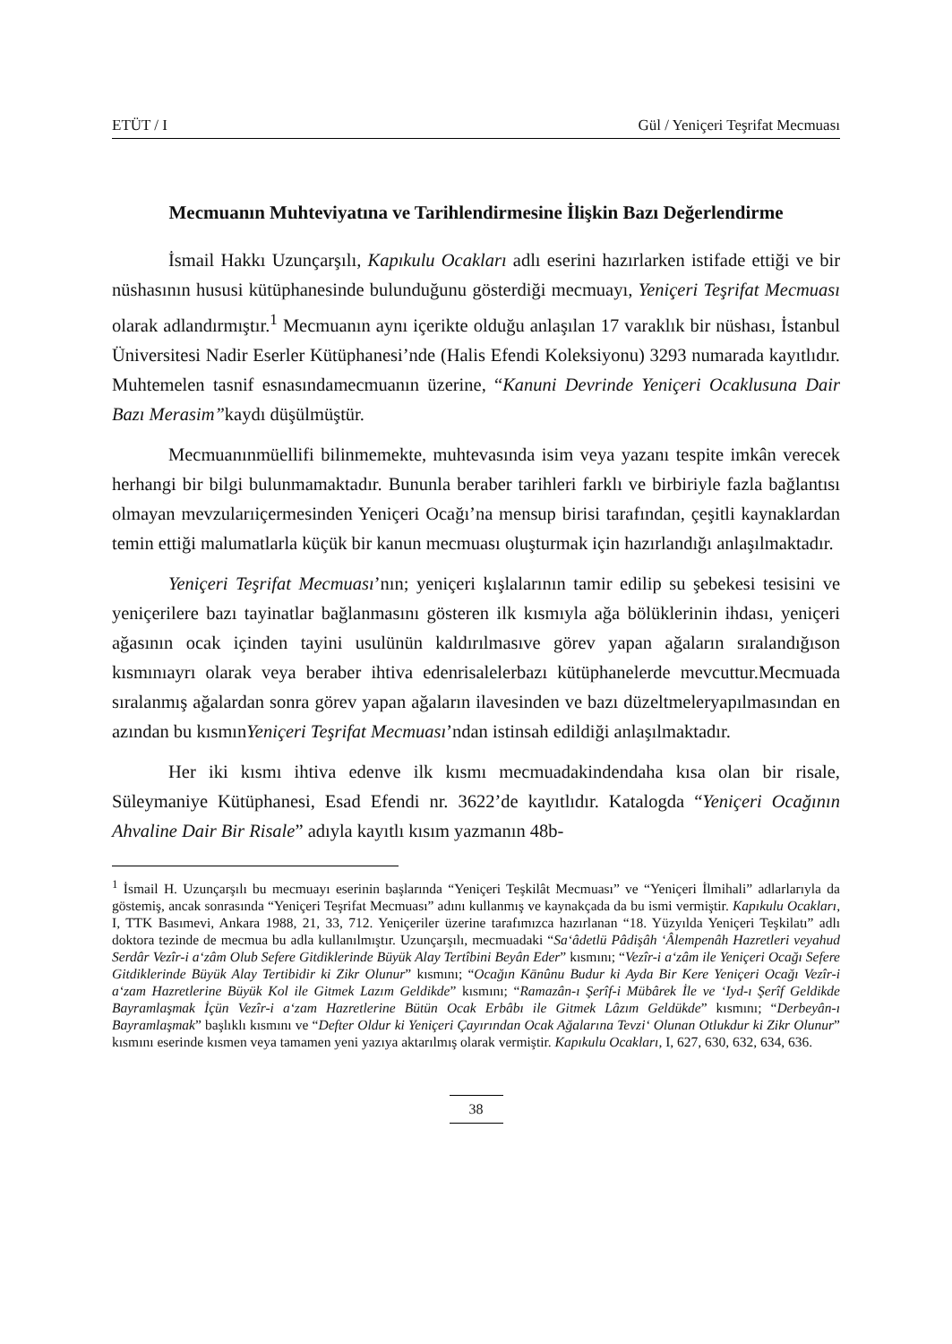ETÜT / I Gül / Yeniçeri Teşrifat Mecmuası
Mecmuanın Muhteviyatına ve Tarihlendirmesine İlişkin Bazı Değerlendirme
İsmail Hakkı Uzunçarşılı, Kapıkulu Ocakları adlı eserini hazırlarken istifade ettiği ve bir nüshasının hususi kütüphanesinde bulunduğunu gösterdiği mecmuayı, Yeniçeri Teşrifat Mecmuası olarak adlandırmıştır.<sup>1</sup> Mecmuanın aynı içerikte olduğu anlaşılan 17 varaklık bir nüshası, İstanbul Üniversitesi Nadir Eserler Kütüphanesi’nde (Halis Efendi Koleksiyonu) 3293 numarada kayıtlıdır. Muhtemelen tasnif esnasındamecmuanın üzerine, “Kanuni Devrinde Yeniçeri Ocaklusuna Dair Bazı Merasim”kaydı düşülmüştür.
Mecmuanınmüellifi bilinmemekte, muhtevasında isim veya yazanı tespite imkân verecek herhangi bir bilgi bulunmamaktadır. Bununla beraber tarihleri farklı ve birbiriyle fazla bağlantısı olmayan mevzularıiçermesinden Yeniçeri Ocağı’na mensup birisi tarafından, çeşitli kaynaklardan temin ettiği malumatlarla küçük bir kanun mecmuası oluşturmak için hazırlandığı anlaşılmaktadır.
Yeniçeri Teşrifat Mecmuası’nın; yeniçeri kışlalarının tamir edilip su şebekesi tesisini ve yeniçerilere bazı tayinatlar bağlanmasını gösteren ilk kısmıyla ağa bölüklerinin ihdası, yeniçeri ağasının ocak içinden tayini usulünün kaldırılmasıve görev yapan ağaların sıralandığıson kısmınıayrı olarak veya beraber ihtiva edenrisalelerbazı kütüphanelerde mevcuttur.Mecmuada sıralanmış ağalardan sonra görev yapan ağaların ilavesinden ve bazı düzeltmeleryapılmasından en azından bu kısmınYeniçeri Teşrifat Mecmuası’ndan istinsah edildiği anlaşılmaktadır.
Her iki kısmı ihtiva edenve ilk kısmı mecmuadakindendaha kısa olan bir risale, Süleymaniye Kütüphanesi, Esad Efendi nr. 3622’de kayıtlıdır. Katalogda “Yeniçeri Ocağının Ahvaline Dair Bir Risale” adıyla kayıtlı kısım yazmanın 48b-
<sup>1</sup> İsmail H. Uzunçarşılı bu mecmuayı eserinin başlarında “Yeniçeri Teşkilât Mecmuası” ve “Yeniçeri İlmihali” adlarlarıyla da göstemiş, ancak sonrasında “Yeniçeri Teşrifat Mecmuası” adını kullanmış ve kaynakçada da bu ismi vermiştir. Kapıkulu Ocakları, I, TTK Basımevi, Ankara 1988, 21, 33, 712. Yeniçeriler üzerine tarafımızca hazırlanan “18. Yüzyılda Yeniçeri Teşkilatı” adlı doktora tezinde de mecmua bu adla kullanılmıştır. Uzunçarşılı, mecmuadaki “Sa‘âdetlü Pâdişâh ‘Âlempenâh Hazretleri veyahud Serdâr Vezîr-i a‘zâm Olub Sefere Gitdiklerinde Büyük Alay Tertîbini Beyân Eder” kısmını; “Vezîr-i a‘zâm ile Yeniçeri Ocağı Sefere Gitdiklerinde Büyük Alay Tertibidir ki Zikr Olunur” kısmını; “Ocağın Kānûnu Budur ki Ayda Bir Kere Yeniçeri Ocağı Vezîr-i a‘zam Hazretlerine Büyük Kol ile Gitmek Lazım Geldikde” kısmını; “Ramazân-ı Şerîf-i Mübârek İle ve ‘Iyd-ı Şerîf Geldikde Bayramlaşmak İçün Vezîr-i a‘zam Hazretlerine Bütün Ocak Erbâbı ile Gitmek Lâzım Geldükde” kısmını; “Derbeyân-ı Bayramlaşmak” başlıklı kısmını ve “Defter Oldur ki Yeniçeri Çayırından Ocak Ağalarına Tevzi‘ Olunan Otlukdur ki Zikr Olunur” kısmını eserinde kısmen veya tamamen yeni yazıya aktarılmış olarak vermiştir. Kapıkulu Ocakları, I, 627, 630, 632, 634, 636.
38